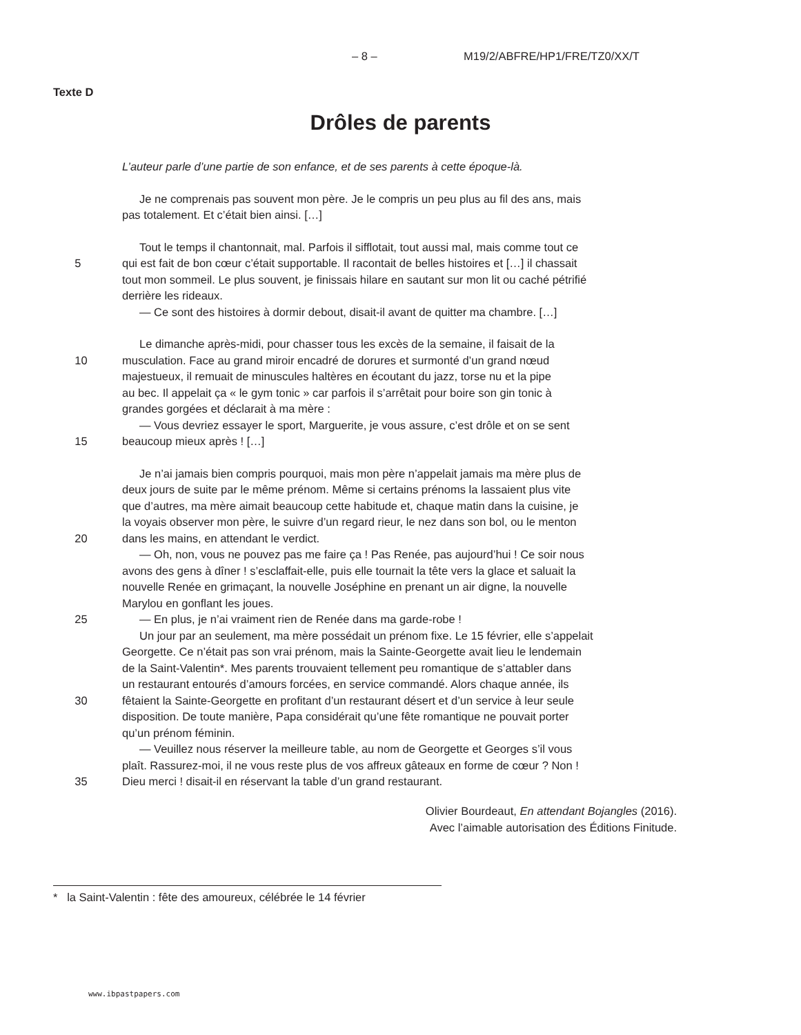– 8 – M19/2/ABFRE/HP1/FRE/TZ0/XX/T
Texte D
Drôles de parents
L’auteur parle d’une partie de son enfance, et de ses parents à cette époque-là.
Je ne comprenais pas souvent mon père. Je le compris un peu plus au fil des ans, mais
pas totalement. Et c’était bien ainsi. […]
Tout le temps il chantonnait, mal. Parfois il sifflotait, tout aussi mal, mais comme tout ce
5 qui est fait de bon cœur c’était supportable. Il racontait de belles histoires et […] il chassait
tout mon sommeil. Le plus souvent, je finissais hilare en sautant sur mon lit ou caché pétrifié
derrière les rideaux.
— Ce sont des histoires à dormir debout, disait-il avant de quitter ma chambre. […]
Le dimanche après-midi, pour chasser tous les excès de la semaine, il faisait de la
10 musculation. Face au grand miroir encadré de dorures et surmonté d’un grand nœud
majestueux, il remuait de minuscules haltères en écoutant du jazz, torse nu et la pipe
au bec. Il appelait ça « le gym tonic » car parfois il s’arrêtait pour boire son gin tonic à
grandes gorgées et déclarait à ma mère :
— Vous devriez essayer le sport, Marguerite, je vous assure, c’est drôle et on se sent
15 beaucoup mieux après ! […]
Je n’ai jamais bien compris pourquoi, mais mon père n’appelait jamais ma mère plus de
deux jours de suite par le même prénom. Même si certains prénoms la lassaient plus vite
que d’autres, ma mère aimait beaucoup cette habitude et, chaque matin dans la cuisine, je
la voyais observer mon père, le suivre d’un regard rieur, le nez dans son bol, ou le menton
20 dans les mains, en attendant le verdict.
— Oh, non, vous ne pouvez pas me faire ça ! Pas Renée, pas aujourd’hui ! Ce soir nous
avons des gens à dîner ! s’esclaffait-elle, puis elle tournait la tête vers la glace et saluait la
nouvelle Renée en grimaçant, la nouvelle Joséphine en prenant un air digne, la nouvelle
Marylou en gonflant les joues.
25 — En plus, je n’ai vraiment rien de Renée dans ma garde-robe !
Un jour par an seulement, ma mère possédait un prénom fixe. Le 15 février, elle s’appelait
Georgette. Ce n’était pas son vrai prénom, mais la Sainte-Georgette avait lieu le lendemain
de la Saint-Valentin*. Mes parents trouvaient tellement peu romantique de s’attabler dans
un restaurant entourés d’amours forcées, en service commandé. Alors chaque année, ils
30 fêtaient la Sainte-Georgette en profitant d’un restaurant désert et d’un service à leur seule
disposition. De toute manière, Papa considérait qu’une fête romantique ne pouvait porter
qu’un prénom féminin.
— Veuillez nous réserver la meilleure table, au nom de Georgette et Georges s’il vous
plaît. Rassurez-moi, il ne vous reste plus de vos affreux gâteaux en forme de cœur ? Non !
35 Dieu merci ! disait-il en réservant la table d’un grand restaurant.
Olivier Bourdeaut, En attendant Bojangles (2016).
Avec l’aimable autorisation des Éditions Finitude.
* la Saint-Valentin : fête des amoureux, célébrée le 14 février
www.ibpastpapers.com